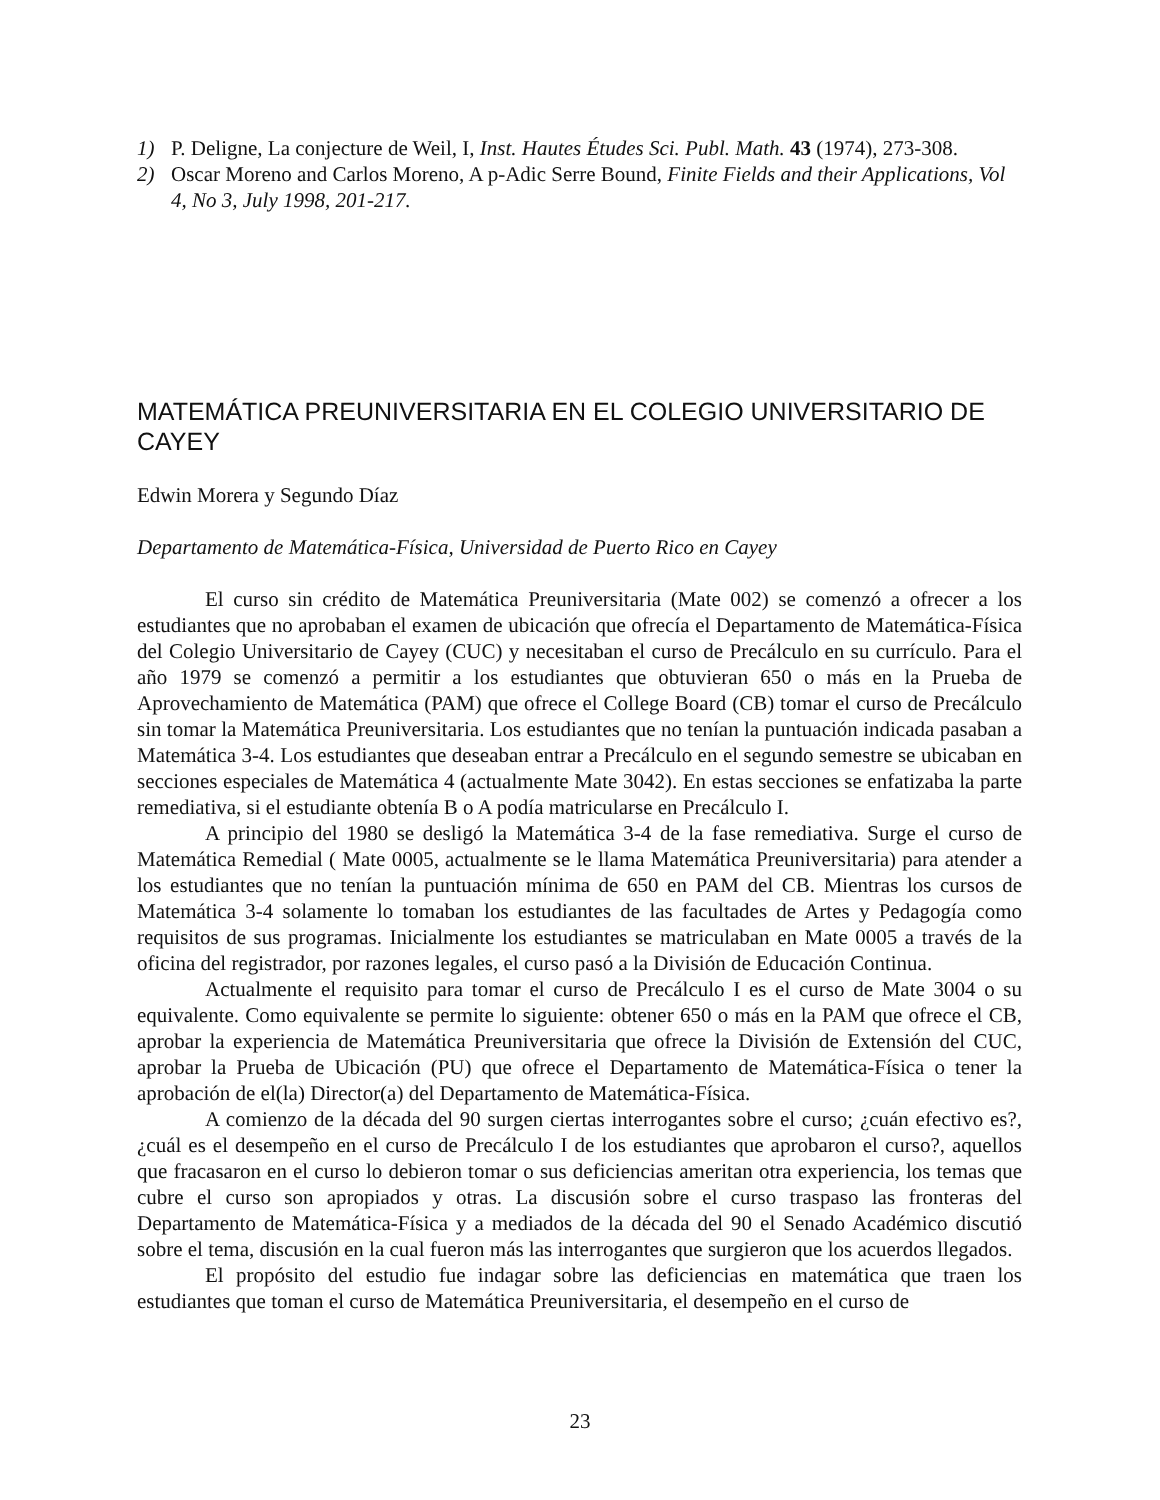1) P. Deligne, La conjecture de Weil, I, Inst. Hautes Études Sci. Publ. Math. 43 (1974), 273-308.
2) Oscar Moreno and Carlos Moreno, A p-Adic Serre Bound, Finite Fields and their Applications, Vol 4, No 3, July 1998, 201-217.
MATEMÁTICA PREUNIVERSITARIA EN EL COLEGIO UNIVERSITARIO DE CAYEY
Edwin Morera y Segundo Díaz
Departamento de Matemática-Física, Universidad de Puerto Rico en Cayey
El curso sin crédito de Matemática Preuniversitaria (Mate 002) se comenzó a ofrecer a los estudiantes que no aprobaban el examen de ubicación que ofrecía el Departamento de Matemática-Física del Colegio Universitario de Cayey (CUC) y necesitaban el curso de Precálculo en su currículo. Para el año 1979 se comenzó a permitir a los estudiantes que obtuvieran 650 o más en la Prueba de Aprovechamiento de Matemática (PAM) que ofrece el College Board (CB) tomar el curso de Precálculo sin tomar la Matemática Preuniversitaria. Los estudiantes que no tenían la puntuación indicada pasaban a Matemática 3-4. Los estudiantes que deseaban entrar a Precálculo en el segundo semestre se ubicaban en secciones especiales de Matemática 4 (actualmente Mate 3042). En estas secciones se enfatizaba la parte remediativa, si el estudiante obtenía B o A podía matricularse en Precálculo I.
A principio del 1980 se desligó la Matemática 3-4 de la fase remediativa. Surge el curso de Matemática Remedial ( Mate 0005, actualmente se le llama Matemática Preuniversitaria) para atender a los estudiantes que no tenían la puntuación mínima de 650 en PAM del CB. Mientras los cursos de Matemática 3-4 solamente lo tomaban los estudiantes de las facultades de Artes y Pedagogía como requisitos de sus programas. Inicialmente los estudiantes se matriculaban en Mate 0005 a través de la oficina del registrador, por razones legales, el curso pasó a la División de Educación Continua.
Actualmente el requisito para tomar el curso de Precálculo I es el curso de Mate 3004 o su equivalente. Como equivalente se permite lo siguiente: obtener 650 o más en la PAM que ofrece el CB, aprobar la experiencia de Matemática Preuniversitaria que ofrece la División de Extensión del CUC, aprobar la Prueba de Ubicación (PU) que ofrece el Departamento de Matemática-Física o tener la aprobación de el(la) Director(a) del Departamento de Matemática-Física.
A comienzo de la década del 90 surgen ciertas interrogantes sobre el curso; ¿cuán efectivo es?, ¿cuál es el desempeño en el curso de Precálculo I de los estudiantes que aprobaron el curso?, aquellos que fracasaron en el curso lo debieron tomar o sus deficiencias ameritan otra experiencia, los temas que cubre el curso son apropiados y otras. La discusión sobre el curso traspaso las fronteras del Departamento de Matemática-Física y a mediados de la década del 90 el Senado Académico discutió sobre el tema, discusión en la cual fueron más las interrogantes que surgieron que los acuerdos llegados.
El propósito del estudio fue indagar sobre las deficiencias en matemática que traen los estudiantes que toman el curso de Matemática Preuniversitaria, el desempeño en el curso de
23